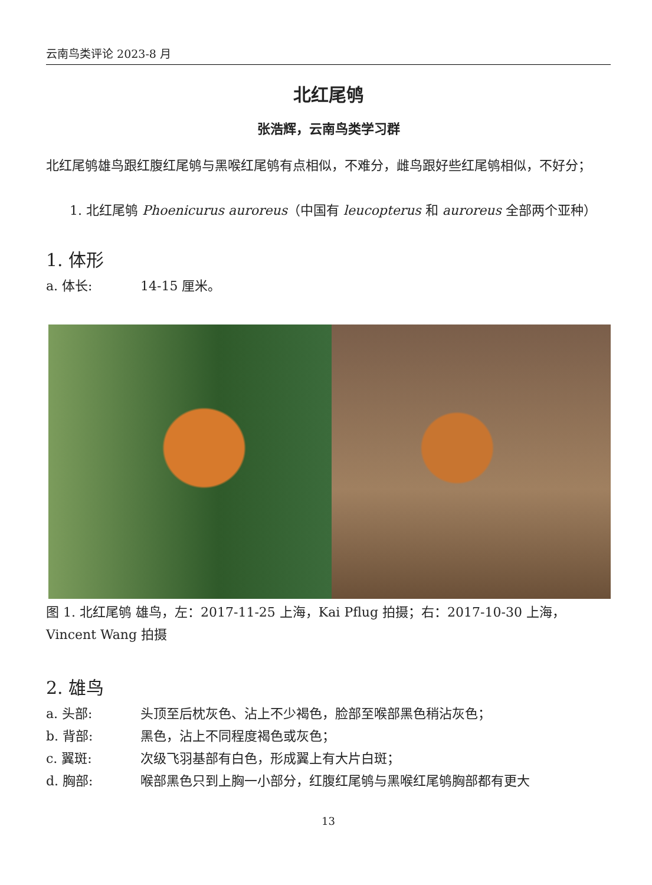云南鸟类评论 2023-8 月
北红尾鸲
张浩辉，云南鸟类学习群
北红尾鸲雄鸟跟红腹红尾鸲与黑喉红尾鸲有点相似，不难分，雌鸟跟好些红尾鸲相似，不好分；
1. 北红尾鸲 Phoenicurus auroreus（中国有 leucopterus 和 auroreus 全部两个亚种）
1. 体形
a. 体长: 14-15 厘米。
图 1. 北红尾鸲 雄鸟，左：2017-11-25 上海，Kai Pflug 拍摄；右：2017-10-30 上海，Vincent Wang 拍摄
2. 雄鸟
a. 头部: 头顶至后枕灰色、沾上不少褐色，脸部至喉部黑色稍沾灰色；
b. 背部: 黑色，沾上不同程度褐色或灰色；
c. 翼斑: 次级飞羽基部有白色，形成翼上有大片白斑；
d. 胸部: 喉部黑色只到上胸一小部分，红腹红尾鸲与黑喉红尾鸲胸部都有更大
13